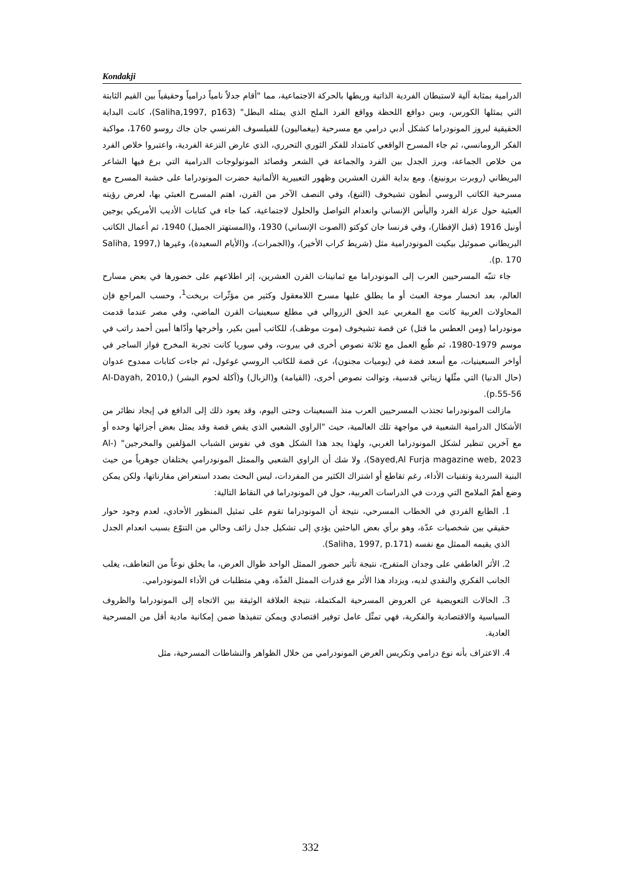Kondakji
الدرامية بمثابة آلية لاستبطان الفردية الذاتية وربطها بالحركة الاجتماعية، مما "أقام جدلاً نامياً درامياً وحقيقياً بين القيم الثابتة التي يمثلها الكورس، وبين دوافع اللحظة وواقع الفرد الملح الذي يمثله البطل" (Saliha,1997, p163)، كانت البداية الحقيقية لبروز المونودراما كشكل أدبي درامي مع مسرحية (بيغماليون) للفيلسوف الفرنسي جان جاك روسو 1760، مواكبة الفكر الرومانسي، ثم جاء المسرح الواقعي كامتداد للفكر الثوري التحرري، الذي عارض النزعة الفردية، واعتبروا خلاص الفرد من خلاص الجماعة، وبرز الجدل بين الفرد والجماعة في الشعر وقصائد المونولوجات الدرامية التي برع فيها الشاعر البريطاني (روبرت برونينغ). ومع بداية القرن العشرين وظهور التعبيرية الألمانية حضرت المونودراما على خشبة المسرح مع مسرحية الكاتب الروسي أنطون تشيخوف (التبغ)، وفي النصف الآخر من القرن، اهتم المسرح العبثي بها، لعرض رؤيته العبثية حول عزلة الفرد واليأس الإنساني وانعدام التواصل والحلول لاجتماعية، كما جاء في كتابات الأديب الأمريكي يوجين أونيل 1916 (قبل الإفطار)، وفي فرنسا جان كوكتو (الصوت الإنساني) 1930، و(المستهتر الجميل) 1940، ثم أعمال الكاتب البريطاني صموئيل بيكيت المونودرامية مثل (شريط كراب الأخير)، و(الجمرات)، و(الأيام السعيدة)، وغيرها (Saliha, 1997, p. 170).
جاء تنبّه المسرحيين العرب إلى المونودراما مع ثمانينات القرن العشرين، إثر اطلاعهم على حضورها في بعض مسارح العالم، بعد انحسار موجة العبث أو ما يطلق عليها مسرح اللامعقول وكثير من مؤثّرات بريخت<sup>1</sup>، وحسب المراجع فإن المحاولات العربية كانت مع المغربي عبد الحق الزروالي في مطلع سبعينيات القرن الماضي، وفي مصر عندما قدمت مونودراما (ومن العطس ما قتل) عن قصة تشيخوف (موت موظف)، للكاتب أمين بكير، وأخرجها وأدّاها أمين أحمد راتب في موسم 1979-1980، ثم طُبع العمل مع ثلاثة نصوص أخرى في بيروت، وفي سوريا كانت تجربة المخرج فواز الساجر في أواخر السبعينيات، مع أسعد فضة في (يوميات مجنون)، عن قصة للكاتب الروسي غوغول، ثم جاءت كتابات ممدوح عدوان (حال الدنيا) التي مثّلها زيناتي قدسية، وتوالت نصوص أخرى، (القيامة) و(الزبال) و(آكلة لحوم البشر) (Al-Dayah, 2010, p.55-56).
مازالت المونودراما تجتذب المسرحيين العرب منذ السبعينات وحتى اليوم، وقد يعود ذلك إلى الدافع في إيجاد نظائر من الأشكال الدرامية الشعبية في مواجهة تلك العالمية، حيث "الراوي الشعبي الذي يقص قصة وقد يمثل بعض أجزائها وحده أو مع آخرين تنظير لشكل المونودراما الغربي، ولهذا يجد هذا الشكل هوى في نفوس الشباب المؤلفين والمخرجين" (Al-Sayed,Al Furja magazine web, 2023)، ولا شك أن الراوي الشعبي والممثل المونودرامي يختلفان جوهرياً من حيث البنية السردية وتقنيات الأداء، رغم تقاطع أو اشتراك الكثير من المفردات، ليس البحث بصدد استعراض مقارناتها، ولكن يمكن وضع أهمّ الملامح التي وردت في الدراسات العربية، حول فن المونودراما في النقاط التالية:
1. الطابع الفردي في الخطاب المسرحي، نتيجة أن المونودراما تقوم على تمثيل المنظور الأحادي، لعدم وجود حوار حقيقي بين شخصيات عدّة، وهو برأي بعض الباحثين يؤدي إلى تشكيل جدل زائف وخالي من التنوّع بسبب انعدام الجدل الذي يقيمه الممثل مع نفسه (Saliha, 1997, p.171).
2. الأثر العاطفي على وجدان المتفرج، نتيجة تأثير حضور الممثل الواحد طوال العرض، ما يخلق نوعاً من التعاطف، يغلب الجانب الفكري والنقدي لديه، ويزداد هذا الأثر مع قدرات الممثل الفذّة، وهي متطلبات فن الأداء المونودرامي.
3. الحالات التعويضية عن العروض المسرحية المكتملة، نتيجة العلاقة الوثيقة بين الاتجاه إلى المونودراما والظروف السياسية والاقتصادية والفكرية، فهي تمثّل عامل توفير اقتصادي ويمكن تنفيذها ضمن إمكانية مادية أقل من المسرحية العادية.
4. الاعتراف بأنه نوع درامي وتكريس العرض المونودرامي من خلال الظواهر والنشاطات المسرحية، مثل
332